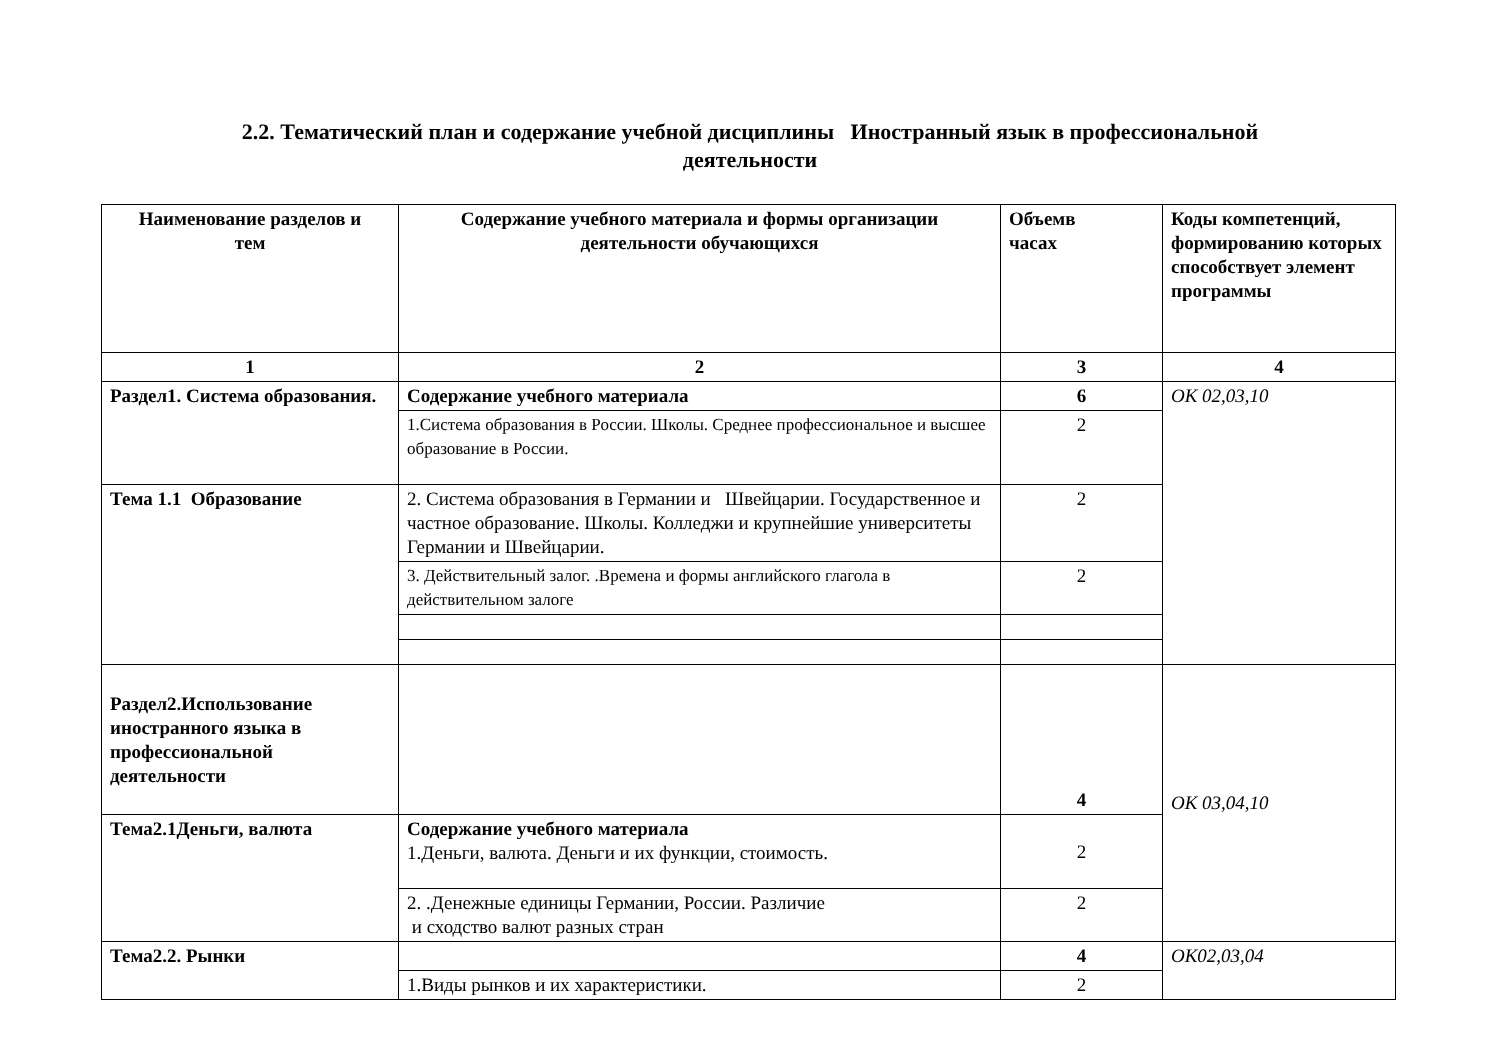2.2. Тематический план и содержание учебной дисциплины Иностранный язык в профессиональной
деятельности
| Наименование разделов и тем | Содержание учебного материала и формы организации деятельности обучающихся | Объемв часах | Коды компетенций, формированию которых способствует элемент программы |
| --- | --- | --- | --- |
| 1 | 2 | 3 | 4 |
| Раздел1. Система образования. | Содержание учебного материала | 6 | ОК 02,03,10 |
| | 1.Система образования в России. Школы. Среднее профессиональное и высшее образование в России. | 2 | |
| Тема 1.1 Образование | 2. Система образования в Германии и Швейцарии. Государственное и частное образование. Школы. Колледжи и крупнейшие университеты Германии и Швейцарии. | 2 | |
| | 3. Действительный залог. .Времена и формы английского глагола в действительном залоге | 2 | |
| Раздел2.Использование иностранного языка в профессиональной деятельности | | 4 | ОК 03,04,10 |
| Тема2.1Деньги, валюта | Содержание учебного материала 1.Деньги, валюта. Деньги и их функции, стоимость. | 2 | |
| | 2. .Денежные единицы Германии, России. Различие и сходство валют разных стран | 2 | |
| Тема2.2. Рынки | | 4 | ОК02,03,04 |
| | 1.Виды рынков и их характеристики. | 2 | |